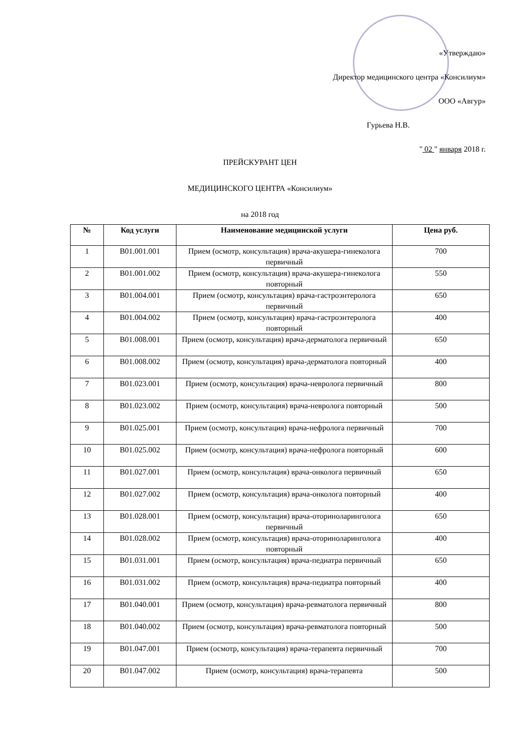«Утверждаю»
Директор медицинского центра «Консилиум»
ООО «Авгур»
Гурьева Н.В.
" 02 " января 2018 г.
ПРЕЙСКУРАНТ ЦЕН
МЕДИЦИНСКОГО ЦЕНТРА «Консилиум»
на 2018 год
| № | Код услуги | Наименование медицинской услуги | Цена руб. |
| --- | --- | --- | --- |
| 1 | B01.001.001 | Прием (осмотр, консультация) врача-акушера-гинеколога первичный | 700 |
| 2 | B01.001.002 | Прием (осмотр, консультация) врача-акушера-гинеколога повторный | 550 |
| 3 | B01.004.001 | Прием (осмотр, консультация) врача-гастроэнтеролога первичный | 650 |
| 4 | B01.004.002 | Прием (осмотр, консультация) врача-гастроэнтеролога повторный | 400 |
| 5 | B01.008.001 | Прием (осмотр, консультация) врача-дерматолога первичный | 650 |
| 6 | B01.008.002 | Прием (осмотр, консультация) врача-дерматолога повторный | 400 |
| 7 | B01.023.001 | Прием (осмотр, консультация) врача-невролога первичный | 800 |
| 8 | B01.023.002 | Прием (осмотр, консультация) врача-невролога повторный | 500 |
| 9 | B01.025.001 | Прием (осмотр, консультация) врача-нефролога первичный | 700 |
| 10 | B01.025.002 | Прием (осмотр, консультация) врача-нефролога повторный | 600 |
| 11 | B01.027.001 | Прием (осмотр, консультация) врача-онколога первичный | 650 |
| 12 | B01.027.002 | Прием (осмотр, консультация) врача-онколога повторный | 400 |
| 13 | B01.028.001 | Прием (осмотр, консультация) врача-оториноларинголога первичный | 650 |
| 14 | B01.028.002 | Прием (осмотр, консультация) врача-оториноларинголога повторный | 400 |
| 15 | B01.031.001 | Прием (осмотр, консультация) врача-педиатра первичный | 650 |
| 16 | B01.031.002 | Прием (осмотр, консультация) врача-педиатра повторный | 400 |
| 17 | B01.040.001 | Прием (осмотр, консультация) врача-ревматолога первичный | 800 |
| 18 | B01.040.002 | Прием (осмотр, консультация) врача-ревматолога повторный | 500 |
| 19 | B01.047.001 | Прием (осмотр, консультация) врача-терапевта первичный | 700 |
| 20 | B01.047.002 | Прием (осмотр, консультация) врача-терапевта | 500 |